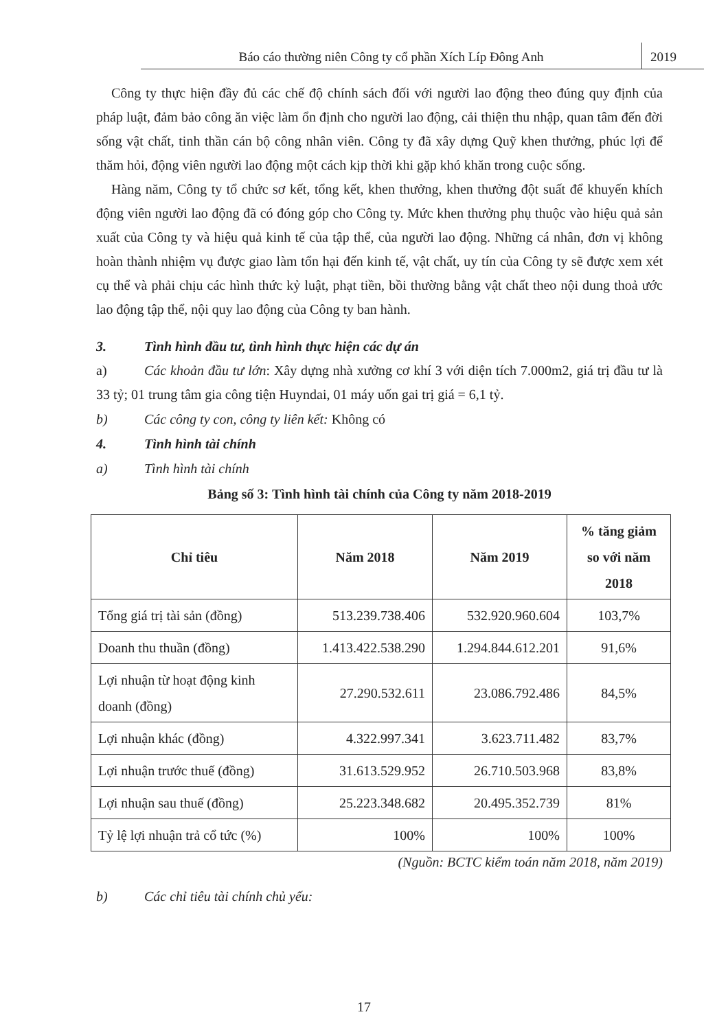Báo cáo thường niên Công ty cổ phần Xích Líp Đông Anh
2019
Công ty thực hiện đầy đủ các chế độ chính sách đối với người lao động theo đúng quy định của pháp luật, đảm bảo công ăn việc làm ổn định cho người lao động, cải thiện thu nhập, quan tâm đến đời sống vật chất, tinh thần cán bộ công nhân viên. Công ty đã xây dựng Quỹ khen thưởng, phúc lợi để thăm hỏi, động viên người lao động một cách kịp thời khi gặp khó khăn trong cuộc sống.
Hàng năm, Công ty tổ chức sơ kết, tổng kết, khen thưởng, khen thưởng đột suất để khuyến khích động viên người lao động đã có đóng góp cho Công ty. Mức khen thưởng phụ thuộc vào hiệu quả sản xuất của Công ty và hiệu quả kinh tế của tập thể, của người lao động. Những cá nhân, đơn vị không hoàn thành nhiệm vụ được giao làm tổn hại đến kinh tế, vật chất, uy tín của Công ty sẽ được xem xét cụ thể và phải chịu các hình thức kỷ luật, phạt tiền, bồi thường bằng vật chất theo nội dung thoả ước lao động tập thể, nội quy lao động của Công ty ban hành.
3. Tình hình đầu tư, tình hình thực hiện các dự án
a) Các khoản đầu tư lớn: Xây dựng nhà xưởng cơ khí 3 với diện tích 7.000m2, giá trị đầu tư là 33 tỷ; 01 trung tâm gia công tiện Huyndai, 01 máy uốn gai trị giá = 6,1 tỷ.
b) Các công ty con, công ty liên kết: Không có
4. Tình hình tài chính
a) Tình hình tài chính
Bảng số 3: Tình hình tài chính của Công ty năm 2018-2019
| Chỉ tiêu | Năm 2018 | Năm 2019 | % tăng giảm so với năm 2018 |
| --- | --- | --- | --- |
| Tổng giá trị tài sản (đồng) | 513.239.738.406 | 532.920.960.604 | 103,7% |
| Doanh thu thuần (đồng) | 1.413.422.538.290 | 1.294.844.612.201 | 91,6% |
| Lợi nhuận từ hoạt động kinh doanh (đồng) | 27.290.532.611 | 23.086.792.486 | 84,5% |
| Lợi nhuận khác (đồng) | 4.322.997.341 | 3.623.711.482 | 83,7% |
| Lợi nhuận trước thuế (đồng) | 31.613.529.952 | 26.710.503.968 | 83,8% |
| Lợi nhuận sau thuế (đồng) | 25.223.348.682 | 20.495.352.739 | 81% |
| Tỷ lệ lợi nhuận trả cổ tức (%) | 100% | 100% | 100% |
(Nguồn: BCTC kiểm toán năm 2018, năm 2019)
b) Các chỉ tiêu tài chính chủ yếu:
17